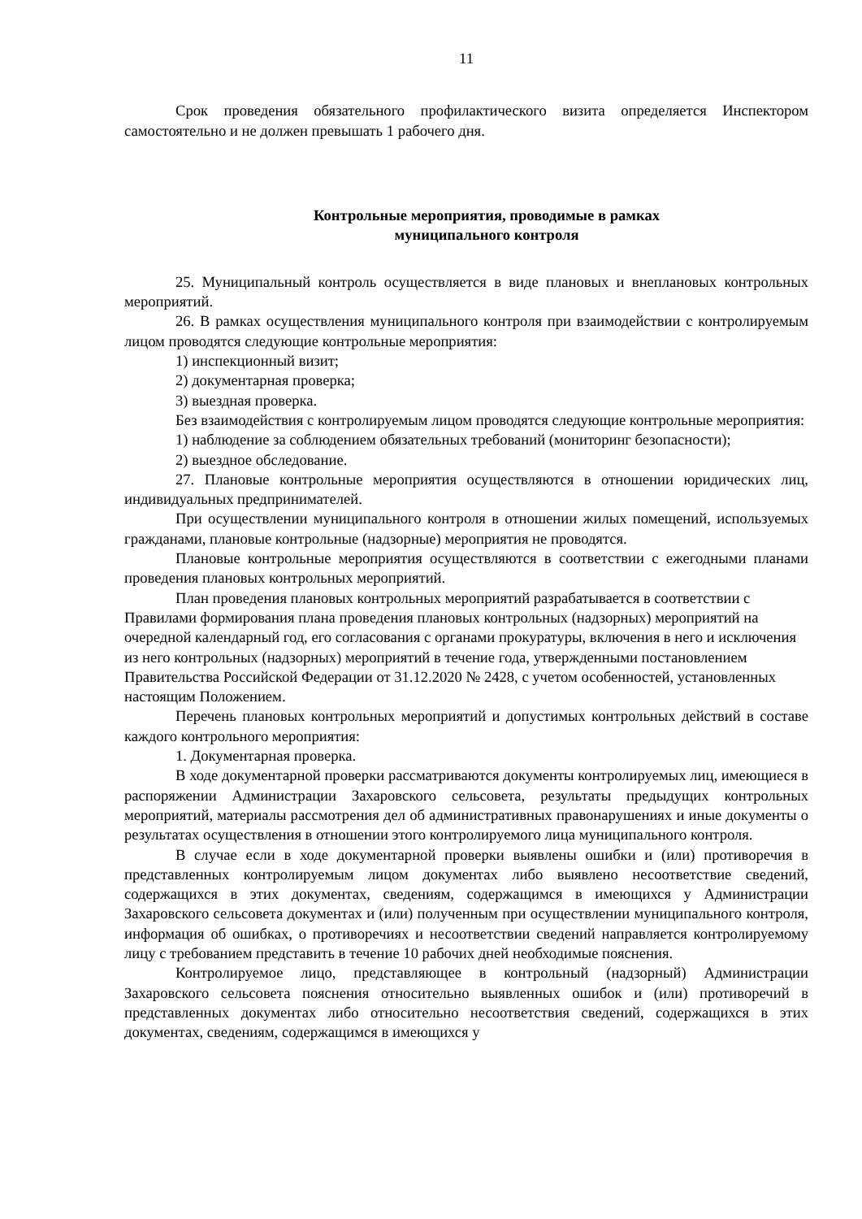11
Срок проведения обязательного профилактического визита определяется Инспектором самостоятельно и не должен превышать 1 рабочего дня.
Контрольные мероприятия, проводимые в рамках
муниципального контроля
25. Муниципальный контроль осуществляется в виде плановых и внеплановых контрольных мероприятий.
26. В рамках осуществления муниципального контроля при взаимодействии с контролируемым лицом проводятся следующие контрольные мероприятия:
1) инспекционный визит;
2) документарная проверка;
3) выездная проверка.
Без взаимодействия с контролируемым лицом проводятся следующие контрольные мероприятия:
1) наблюдение за соблюдением обязательных требований (мониторинг безопасности);
2) выездное обследование.
27. Плановые контрольные мероприятия осуществляются в отношении юридических лиц, индивидуальных предпринимателей.
При осуществлении муниципального контроля в отношении жилых помещений, используемых гражданами, плановые контрольные (надзорные) мероприятия не проводятся.
Плановые контрольные мероприятия осуществляются в соответствии с ежегодными планами проведения плановых контрольных мероприятий.
План проведения плановых контрольных мероприятий разрабатывается в соответствии с Правилами формирования плана проведения плановых контрольных (надзорных) мероприятий на очередной календарный год, его согласования с органами прокуратуры, включения в него и исключения из него контрольных (надзорных) мероприятий в течение года, утвержденными постановлением Правительства Российской Федерации от 31.12.2020 № 2428, с учетом особенностей, установленных настоящим Положением.
Перечень плановых контрольных мероприятий и допустимых контрольных действий в составе каждого контрольного мероприятия:
1. Документарная проверка.
В ходе документарной проверки рассматриваются документы контролируемых лиц, имеющиеся в распоряжении Администрации Захаровского сельсовета, результаты предыдущих контрольных мероприятий, материалы рассмотрения дел об административных правонарушениях и иные документы о результатах осуществления в отношении этого контролируемого лица муниципального контроля.
В случае если в ходе документарной проверки выявлены ошибки и (или) противоречия в представленных контролируемым лицом документах либо выявлено несоответствие сведений, содержащихся в этих документах, сведениям, содержащимся в имеющихся у Администрации Захаровского сельсовета документах и (или) полученным при осуществлении муниципального контроля, информация об ошибках, о противоречиях и несоответствии сведений направляется контролируемому лицу с требованием представить в течение 10 рабочих дней необходимые пояснения.
Контролируемое лицо, представляющее в контрольный (надзорный) Администрации Захаровского сельсовета пояснения относительно выявленных ошибок и (или) противоречий в представленных документах либо относительно несоответствия сведений, содержащихся в этих документах, сведениям, содержащимся в имеющихся у